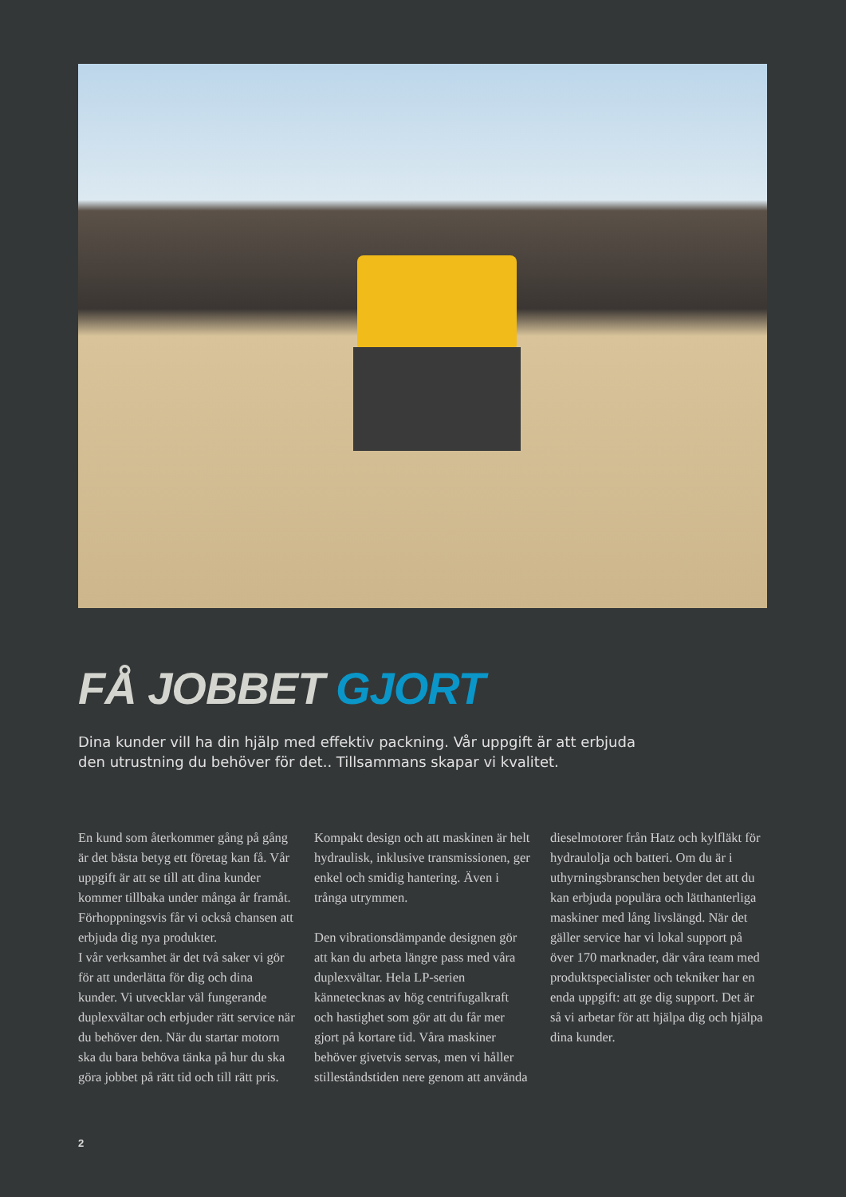FÅ JOBBET GJORT
Dina kunder vill ha din hjälp med effektiv packning. Vår uppgift är att erbjuda
den utrustning du behöver för det.. Tillsammans skapar vi kvalitet.
En kund som återkommer gång på gång är det bästa betyg ett företag kan få. Vår uppgift är att se till att dina kunder kommer tillbaka under många år framåt. Förhoppningsvis får vi också chansen att erbjuda dig nya produkter.
I vår verksamhet är det två saker vi gör för att underlätta för dig och dina kunder. Vi utvecklar väl fungerande duplexvältar och erbjuder rätt service när du behöver den. När du startar motorn ska du bara behöva tänka på hur du ska göra jobbet på rätt tid och till rätt pris. Kompakt design och att maskinen är helt hydraulisk, inklusive transmissionen, ger enkel och smidig hantering. Även i trånga utrymmen.
Den vibrationsdämpande designen gör att kan du arbeta längre pass med våra duplexvältar. Hela LP-serien kännetecknas av hög centrifugalkraft och hastighet som gör att du får mer gjort på kortare tid. Våra maskiner behöver givetvis servas, men vi håller stilleståndstiden nere genom att använda dieselmotorer från Hatz och kylfläkt för hydraulolja och batteri. Om du är i uthyrningsbranschen betyder det att du kan erbjuda populära och lätthanterliga maskiner med lång livslängd. När det gäller service har vi lokal support på över 170 marknader, där våra team med produktspecialister och tekniker har en enda uppgift: att ge dig support. Det är så vi arbetar för att hjälpa dig och hjälpa dina kunder.
2